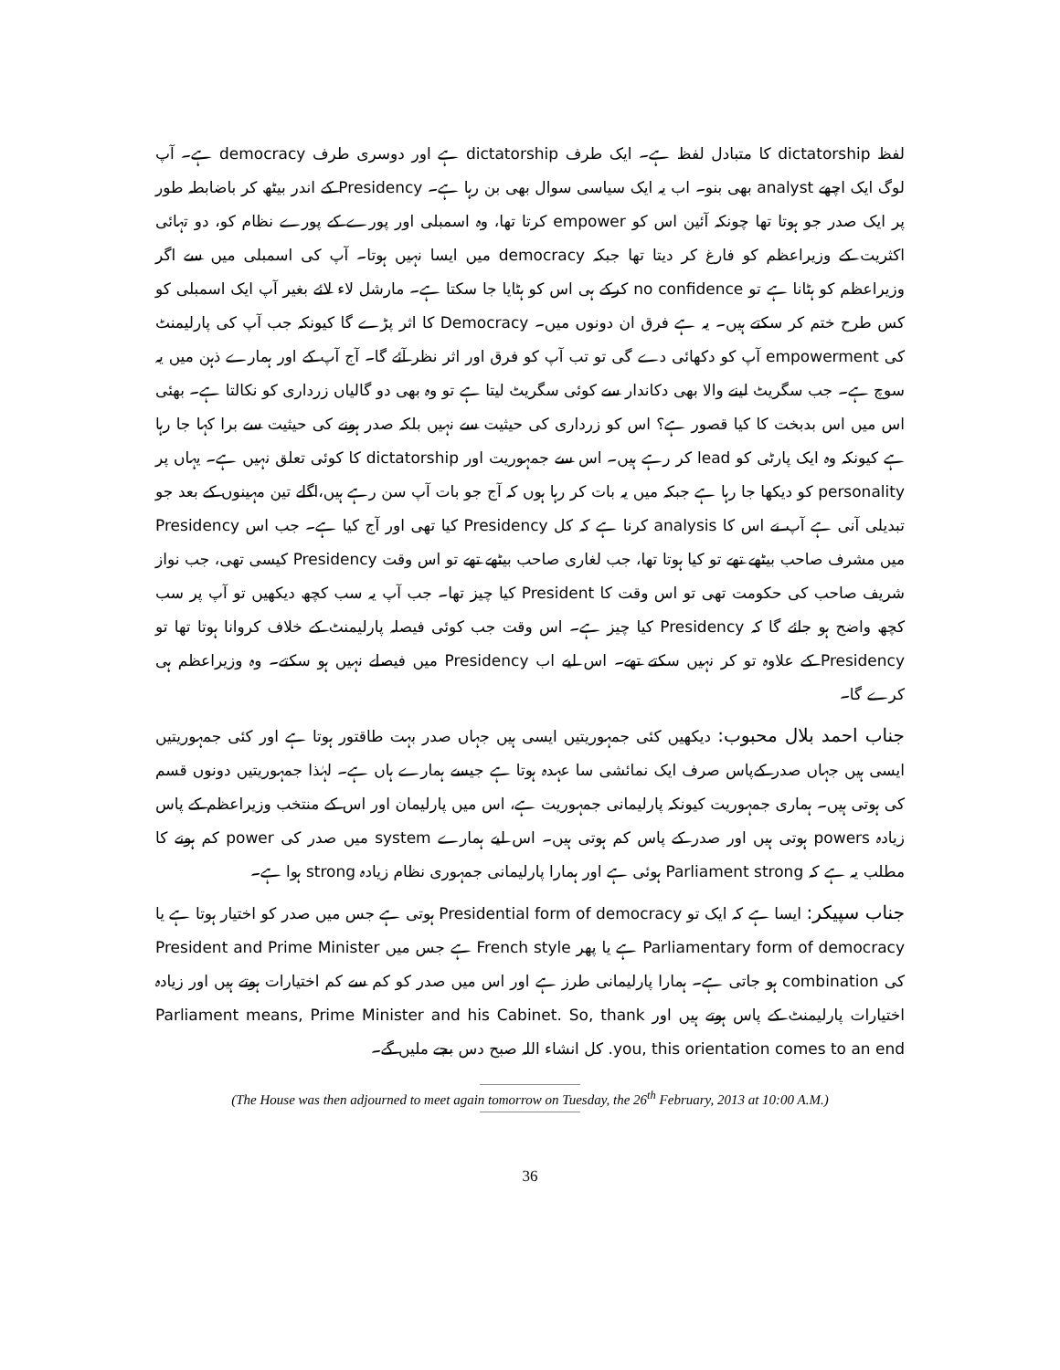لفظ dictatorship کا متبادل لفظ ہے۔ ایک طرف dictatorship ہے اور دوسری طرف democracy ہے۔ آپ لوگ ایک اچھے analyst بھی بنو۔ اب یہ ایک سیاسی سوال بھی بن رہا ہے۔ Presidency کے اندر بیٹھ کر باضابطہ طور پر ایک صدر جو ہوتا تھا چونکہ آئین اس کو empower کرتا تھا، وہ اسمبلی اور پورے کے پورے نظام کو، دو تہائی اکثریت کے وزیراعظم کو فارغ کر دیتا تھا جبکہ democracy میں ایسا نہیں ہوتا۔ آپ کی اسمبلی میں سے اگر وزیراعظم کو ہٹانا ہے تو no confidence کرکے ہی اس کو ہٹایا جا سکتا ہے۔ مارشل لاء لائے بغیر آپ ایک اسمبلی کو کس طرح ختم کر سکتے ہیں۔ یہ ہے فرق ان دونوں میں۔ Democracy کا اثر پڑے گا کیونکہ جب آپ کی پارلیمنٹ کی empowerment آپ کو دکھائی دے گی تو تب آپ کو فرق اور اثر نظر آئے گا۔ آج آپ کے اور ہمارے ذہن میں یہ سوچ ہے۔ جب سگریٹ لینے والا بھی دکاندار سے کوئی سگریٹ لیتا ہے تو وہ بھی دو گالیاں زرداری کو نکالتا ہے۔ بھئی اس میں اس بدبخت کا کیا قصور ہے؟ اس کو زرداری کی حیثیت سے نہیں بلکہ صدر ہونے کی حیثیت سے برا کہا جا رہا ہے کیونکہ وہ ایک پارٹی کو lead کر رہے ہیں۔ اس سے جمہوریت اور dictatorship کا کوئی تعلق نہیں ہے۔ یہاں پر personality کو دیکھا جا رہا ہے جبکہ میں یہ بات کر رہا ہوں کہ آج جو بات آپ سن رہے ہیں،اگلے تین مہینوں کے بعد جو تبدیلی آنی ہے آپ نے اس کا analysis کرنا ہے کہ کل Presidency کیا تھی اور آج کیا ہے۔ جب اس Presidency میں مشرف صاحب بیٹھے تھے تو کیا ہوتا تھا، جب لغاری صاحب بیٹھے تھے تو اس وقت Presidency کیسی تھی، جب نواز شریف صاحب کی حکومت تھی تو اس وقت کا President کیا چیز تھا۔ جب آپ یہ سب کچھ دیکھیں تو آپ پر سب کچھ واضح ہو جائے گا کہ Presidency کیا چیز ہے۔ اس وقت جب کوئی فیصلہ پارلیمنٹ کے خلاف کروانا ہوتا تھا تو Presidency کے علاوہ تو کر نہیں سکتے تھے۔ اس لیے اب Presidency میں فیصلے نہیں ہو سکتے۔ وہ وزیراعظم ہی کرے گا۔
جناب احمد بلال محبوب: دیکھیں کئی جمہوریتیں ایسی ہیں جہاں صدر بہت طاقتور ہوتا ہے اور کئی جمہوریتیں ایسی ہیں جہاں صدر کےپاس صرف ایک نمائشی سا عہدہ ہوتا ہے جیسے ہمارے ہاں ہے۔ لہٰذا جمہوریتیں دونوں قسم کی ہوتی ہیں۔ ہماری جمہوریت کیونکہ پارلیمانی جمہوریت ہے، اس میں پارلیمان اور اس کے منتخب وزیراعظم کے پاس زیادہ powers ہوتی ہیں اور صدر کے پاس کم ہوتی ہیں۔ اس لیے ہمارے system میں صدر کی power کم ہونے کا مطلب یہ ہے کہ Parliament strong ہوئی ہے اور ہمارا پارلیمانی جمہوری نظام زیادہ strong ہوا ہے۔
جناب سپیکر: ایسا ہے کہ ایک تو Presidential form of democracy ہوتی ہے جس میں صدر کو اختیار ہوتا ہے یا Parliamentary form of democracy ہے یا پھر French style ہے جس میں President and Prime Minister کی combination ہو جاتی ہے۔ ہمارا پارلیمانی طرز ہے اور اس میں صدر کو کم سے کم اختیارات ہوتے ہیں اور زیادہ اختیارات پارلیمنٹ کے پاس ہوتے ہیں اور Parliament means, Prime Minister and his Cabinet. So, thank you, this orientation comes to an end. کل انشاء اللہ صبح دس بجے ملیں گے۔
(The House was then adjourned to meet again tomorrow on Tuesday, the 26<sup>th</sup> February, 2013 at 10:00 A.M.)
36